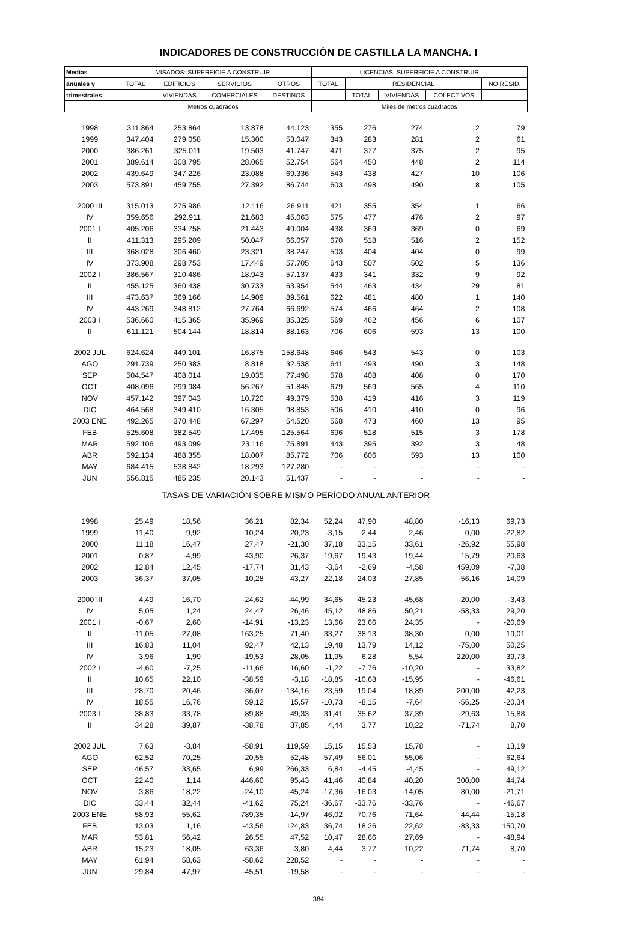INDICADORES DE CONSTRUCCIÓN DE CASTILLA LA MANCHA. I
| Medias | VISADOS: SUPERFICIE A CONSTRUIR | | | | LICENCIAS: SUPERFICIE A CONSTRUIR | | | | |
| --- | --- | --- | --- | --- | --- | --- | --- | --- | --- |
| anuales y | TOTAL | EDIFICIOS | SERVICIOS | OTROS | TOTAL | RESIDENCIAL | | | NO RESID. |
| trimestrales | | VIVIENDAS | COMERCIALES | DESTINOS | | TOTAL | VIVIENDAS | COLECTIVOS | |
| | Metros cuadrados | | | | Miles de metros cuadrados | | | | |
| 1998 | 311.864 | 253.864 | 13.878 | 44.123 | 355 | 276 | 274 | 2 | 79 |
| 1999 | 347.404 | 279.058 | 15.300 | 53.047 | 343 | 283 | 281 | 2 | 61 |
| 2000 | 386.261 | 325.011 | 19.503 | 41.747 | 471 | 377 | 375 | 2 | 95 |
| 2001 | 389.614 | 308.795 | 28.065 | 52.754 | 564 | 450 | 448 | 2 | 114 |
| 2002 | 439.649 | 347.226 | 23.088 | 69.336 | 543 | 438 | 427 | 10 | 106 |
| 2003 | 573.891 | 459.755 | 27.392 | 86.744 | 603 | 498 | 490 | 8 | 105 |
| 2000 III | 315.013 | 275.986 | 12.116 | 26.911 | 421 | 355 | 354 | 1 | 66 |
| IV | 359.656 | 292.911 | 21.683 | 45.063 | 575 | 477 | 476 | 2 | 97 |
| 2001 I | 405.206 | 334.758 | 21.443 | 49.004 | 438 | 369 | 369 | 0 | 69 |
| II | 411.313 | 295.209 | 50.047 | 66.057 | 670 | 518 | 516 | 2 | 152 |
| III | 368.028 | 306.460 | 23.321 | 38.247 | 503 | 404 | 404 | 0 | 99 |
| IV | 373.908 | 298.753 | 17.449 | 57.705 | 643 | 507 | 502 | 5 | 136 |
| 2002 I | 386.567 | 310.486 | 18.943 | 57.137 | 433 | 341 | 332 | 9 | 92 |
| II | 455.125 | 360.438 | 30.733 | 63.954 | 544 | 463 | 434 | 29 | 81 |
| III | 473.637 | 369.166 | 14.909 | 89.561 | 622 | 481 | 480 | 1 | 140 |
| IV | 443.269 | 348.812 | 27.764 | 66.692 | 574 | 466 | 464 | 2 | 108 |
| 2003 I | 536.660 | 415.365 | 35.969 | 85.325 | 569 | 462 | 456 | 6 | 107 |
| II | 611.121 | 504.144 | 18.814 | 88.163 | 706 | 606 | 593 | 13 | 100 |
| 2002 JUL | 624.624 | 449.101 | 16.875 | 158.648 | 646 | 543 | 543 | 0 | 103 |
| AGO | 291.739 | 250.383 | 8.818 | 32.538 | 641 | 493 | 490 | 3 | 148 |
| SEP | 504.547 | 408.014 | 19.035 | 77.498 | 578 | 408 | 408 | 0 | 170 |
| OCT | 408.096 | 299.984 | 56.267 | 51.845 | 679 | 569 | 565 | 4 | 110 |
| NOV | 457.142 | 397.043 | 10.720 | 49.379 | 538 | 419 | 416 | 3 | 119 |
| DIC | 464.568 | 349.410 | 16.305 | 98.853 | 506 | 410 | 410 | 0 | 96 |
| 2003 ENE | 492.265 | 370.448 | 67.297 | 54.520 | 568 | 473 | 460 | 13 | 95 |
| FEB | 525.608 | 382.549 | 17.495 | 125.564 | 696 | 518 | 515 | 3 | 178 |
| MAR | 592.106 | 493.099 | 23.116 | 75.891 | 443 | 395 | 392 | 3 | 48 |
| ABR | 592.134 | 488.355 | 18.007 | 85.772 | 706 | 606 | 593 | 13 | 100 |
| MAY | 684.415 | 538.842 | 18.293 | 127.280 | - | - | - | - | - |
| JUN | 556.815 | 485.235 | 20.143 | 51.437 | - | - | - | - | - |
| TASAS DE VARIACIÓN SOBRE MISMO PERÍODO ANUAL ANTERIOR | | | | | | | | | |
| 1998 | 25,49 | 18,56 | 36,21 | 82,34 | 52,24 | 47,90 | 48,80 | -16,13 | 69,73 |
| 1999 | 11,40 | 9,92 | 10,24 | 20,23 | -3,15 | 2,44 | 2,46 | 0,00 | -22,82 |
| 2000 | 11,18 | 16,47 | 27,47 | -21,30 | 37,18 | 33,15 | 33,61 | -26,92 | 55,98 |
| 2001 | 0,87 | -4,99 | 43,90 | 26,37 | 19,67 | 19,43 | 19,44 | 15,79 | 20,63 |
| 2002 | 12,84 | 12,45 | -17,74 | 31,43 | -3,64 | -2,69 | -4,58 | 459,09 | -7,38 |
| 2003 | 36,37 | 37,05 | 10,28 | 43,27 | 22,18 | 24,03 | 27,85 | -56,16 | 14,09 |
| 2000 III | 4,49 | 16,70 | -24,62 | -44,99 | 34,65 | 45,23 | 45,68 | -20,00 | -3,43 |
| IV | 5,05 | 1,24 | 24,47 | 26,46 | 45,12 | 48,86 | 50,21 | -58,33 | 29,20 |
| 2001 I | -0,67 | 2,60 | -14,91 | -13,23 | 13,66 | 23,66 | 24,35 | - | -20,69 |
| II | -11,05 | -27,08 | 163,25 | 71,40 | 33,27 | 38,13 | 38,30 | 0,00 | 19,01 |
| III | 16,83 | 11,04 | 92,47 | 42,13 | 19,48 | 13,79 | 14,12 | -75,00 | 50,25 |
| IV | 3,96 | 1,99 | -19,53 | 28,05 | 11,95 | 6,28 | 5,54 | 220,00 | 39,73 |
| 2002 I | -4,60 | -7,25 | -11,66 | 16,60 | -1,22 | -7,76 | -10,20 | - | 33,82 |
| II | 10,65 | 22,10 | -38,59 | -3,18 | -18,85 | -10,68 | -15,95 | - | -46,61 |
| III | 28,70 | 20,46 | -36,07 | 134,16 | 23,59 | 19,04 | 18,89 | 200,00 | 42,23 |
| IV | 18,55 | 16,76 | 59,12 | 15,57 | -10,73 | -8,15 | -7,64 | -56,25 | -20,34 |
| 2003 I | 38,83 | 33,78 | 89,88 | 49,33 | 31,41 | 35,62 | 37,39 | -29,63 | 15,88 |
| II | 34,28 | 39,87 | -38,78 | 37,85 | 4,44 | 3,77 | 10,22 | -71,74 | 8,70 |
| 2002 JUL | 7,63 | -3,84 | -58,91 | 119,59 | 15,15 | 15,53 | 15,78 | - | 13,19 |
| AGO | 62,52 | 70,25 | -20,55 | 52,48 | 57,49 | 56,01 | 55,06 | - | 62,64 |
| SEP | 46,57 | 33,65 | 6,99 | 266,33 | 6,84 | -4,45 | -4,45 | - | 49,12 |
| OCT | 22,40 | 1,14 | 446,60 | 95,43 | 41,46 | 40,84 | 40,20 | 300,00 | 44,74 |
| NOV | 3,86 | 18,22 | -24,10 | -45,24 | -17,36 | -16,03 | -14,05 | -80,00 | -21,71 |
| DIC | 33,44 | 32,44 | -41,62 | 75,24 | -36,67 | -33,76 | -33,76 | - | -46,67 |
| 2003 ENE | 58,93 | 55,62 | 789,35 | -14,97 | 46,02 | 70,76 | 71,64 | 44,44 | -15,18 |
| FEB | 13,03 | 1,16 | -43,56 | 124,83 | 36,74 | 18,26 | 22,62 | -83,33 | 150,70 |
| MAR | 53,81 | 56,42 | 26,55 | 47,52 | 10,47 | 28,66 | 27,69 | - | -48,94 |
| ABR | 15,23 | 18,05 | 63,36 | -3,80 | 4,44 | 3,77 | 10,22 | -71,74 | 8,70 |
| MAY | 61,94 | 58,63 | -58,62 | 228,52 | - | - | - | - | - |
| JUN | 29,84 | 47,97 | -45,51 | -19,58 | - | - | - | - | - |
384